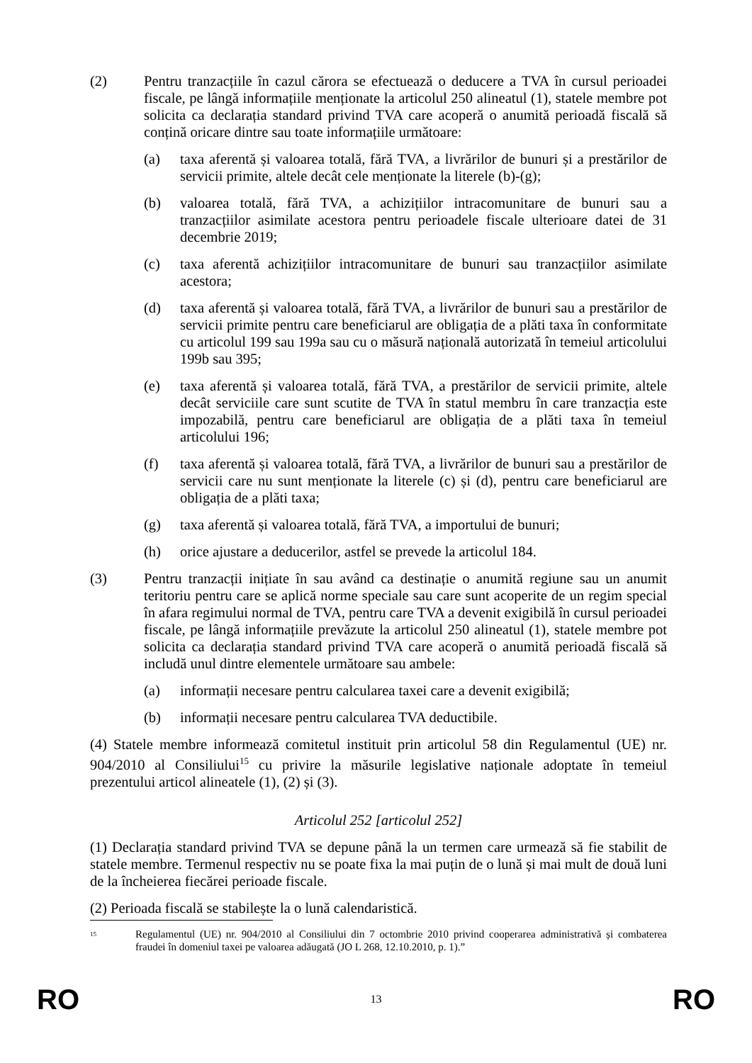(2) Pentru tranzacțiile în cazul cărora se efectuează o deducere a TVA în cursul perioadei fiscale, pe lângă informațiile menționate la articolul 250 alineatul (1), statele membre pot solicita ca declarația standard privind TVA care acoperă o anumită perioadă fiscală să conțină oricare dintre sau toate informațiile următoare:
(a) taxa aferentă și valoarea totală, fără TVA, a livrărilor de bunuri și a prestărilor de servicii primite, altele decât cele menționate la literele (b)-(g);
(b) valoarea totală, fără TVA, a achizițiilor intracomunitare de bunuri sau a tranzacțiilor asimilate acestora pentru perioadele fiscale ulterioare datei de 31 decembrie 2019;
(c) taxa aferentă achizițiilor intracomunitare de bunuri sau tranzacțiilor asimilate acestora;
(d) taxa aferentă și valoarea totală, fără TVA, a livrărilor de bunuri sau a prestărilor de servicii primite pentru care beneficiarul are obligația de a plăti taxa în conformitate cu articolul 199 sau 199a sau cu o măsură națională autorizată în temeiul articolului 199b sau 395;
(e) taxa aferentă și valoarea totală, fără TVA, a prestărilor de servicii primite, altele decât serviciile care sunt scutite de TVA în statul membru în care tranzacția este impozabilă, pentru care beneficiarul are obligația de a plăti taxa în temeiul articolului 196;
(f) taxa aferentă și valoarea totală, fără TVA, a livrărilor de bunuri sau a prestărilor de servicii care nu sunt menționate la literele (c) și (d), pentru care beneficiarul are obligația de a plăti taxa;
(g) taxa aferentă și valoarea totală, fără TVA, a importului de bunuri;
(h) orice ajustare a deducerilor, astfel se prevede la articolul 184.
(3) Pentru tranzacții inițiate în sau având ca destinație o anumită regiune sau un anumit teritoriu pentru care se aplică norme speciale sau care sunt acoperite de un regim special în afara regimului normal de TVA, pentru care TVA a devenit exigibilă în cursul perioadei fiscale, pe lângă informațiile prevăzute la articolul 250 alineatul (1), statele membre pot solicita ca declarația standard privind TVA care acoperă o anumită perioadă fiscală să includă unul dintre elementele următoare sau ambele:
(a) informații necesare pentru calcularea taxei care a devenit exigibilă;
(b) informații necesare pentru calcularea TVA deductibile.
(4) Statele membre informează comitetul instituit prin articolul 58 din Regulamentul (UE) nr. 904/2010 al Consiliului<sup>15</sup> cu privire la măsurile legislative naționale adoptate în temeiul prezentului articol alineatele (1), (2) și (3).
Articolul 252 [articolul 252]
(1) Declarația standard privind TVA se depune până la un termen care urmează să fie stabilit de statele membre. Termenul respectiv nu se poate fixa la mai puțin de o lună și mai mult de două luni de la încheierea fiecărei perioade fiscale.
(2) Perioada fiscală se stabilește la o lună calendaristică.
<sup>15</sup>
Regulamentul (UE) nr. 904/2010 al Consiliului din 7 octombrie 2010 privind cooperarea administrativă și combaterea fraudei în domeniul taxei pe valoarea adăugată (JO L 268, 12.10.2010, p. 1).”
RO 13 RO